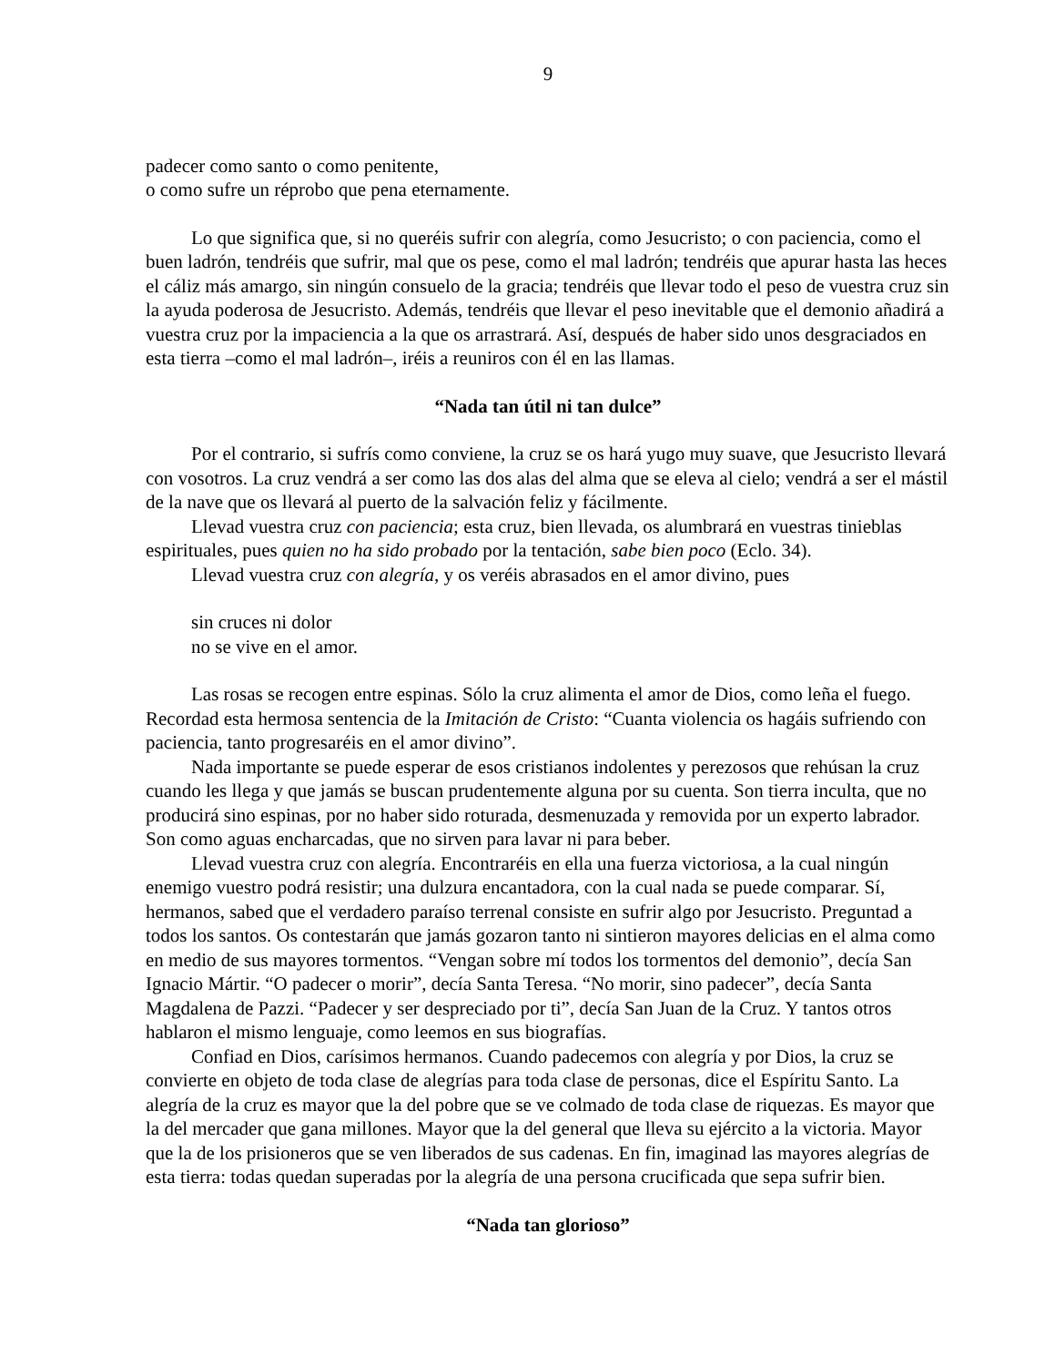9
padecer como santo o como penitente,
o como sufre un réprobo que pena eternamente.
Lo que significa que, si no queréis sufrir con alegría, como Jesucristo; o con paciencia, como el buen ladrón, tendréis que sufrir, mal que os pese, como el mal ladrón; tendréis que apurar hasta las heces el cáliz más amargo, sin ningún consuelo de la gracia; tendréis que llevar todo el peso de vuestra cruz sin la ayuda poderosa de Jesucristo. Además, tendréis que llevar el peso inevitable que el demonio añadirá a vuestra cruz por la impaciencia a la que os arrastrará. Así, después de haber sido unos desgraciados en esta tierra –como el mal ladrón–, iréis a reuniros con él en las llamas.
“Nada tan útil ni tan dulce”
Por el contrario, si sufrís como conviene, la cruz se os hará yugo muy suave, que Jesucristo llevará con vosotros. La cruz vendrá a ser como las dos alas del alma que se eleva al cielo; vendrá a ser el mástil de la nave que os llevará al puerto de la salvación feliz y fácilmente.
Llevad vuestra cruz con paciencia; esta cruz, bien llevada, os alumbrará en vuestras tinieblas espirituales, pues quien no ha sido probado por la tentación, sabe bien poco (Eclo. 34).
Llevad vuestra cruz con alegría, y os veréis abrasados en el amor divino, pues
sin cruces ni dolor
no se vive en el amor.
Las rosas se recogen entre espinas. Sólo la cruz alimenta el amor de Dios, como leña el fuego. Recordad esta hermosa sentencia de la Imitación de Cristo: “Cuanta violencia os hagáis sufriendo con paciencia, tanto progresaréis en el amor divino”.
Nada importante se puede esperar de esos cristianos indolentes y perezosos que rehúsan la cruz cuando les llega y que jamás se buscan prudentemente alguna por su cuenta. Son tierra inculta, que no producirá sino espinas, por no haber sido roturada, desmenuzada y removida por un experto labrador. Son como aguas encharcadas, que no sirven para lavar ni para beber.
Llevad vuestra cruz con alegría. Encontraréis en ella una fuerza victoriosa, a la cual ningún enemigo vuestro podrá resistir; una dulzura encantadora, con la cual nada se puede comparar. Sí, hermanos, sabed que el verdadero paraíso terrenal consiste en sufrir algo por Jesucristo. Preguntad a todos los santos. Os contestarán que jamás gozaron tanto ni sintieron mayores delicias en el alma como en medio de sus mayores tormentos. “Vengan sobre mí todos los tormentos del demonio”, decía San Ignacio Mártir. “O padecer o morir”, decía Santa Teresa. “No morir, sino padecer”, decía Santa Magdalena de Pazzi. “Padecer y ser despreciado por ti”, decía San Juan de la Cruz. Y tantos otros hablaron el mismo lenguaje, como leemos en sus biografías.
Confiad en Dios, carísimos hermanos. Cuando padecemos con alegría y por Dios, la cruz se convierte en objeto de toda clase de alegrías para toda clase de personas, dice el Espíritu Santo. La alegría de la cruz es mayor que la del pobre que se ve colmado de toda clase de riquezas. Es mayor que la del mercader que gana millones. Mayor que la del general que lleva su ejército a la victoria. Mayor que la de los prisioneros que se ven liberados de sus cadenas. En fin, imaginad las mayores alegrías de esta tierra: todas quedan superadas por la alegría de una persona crucificada que sepa sufrir bien.
“Nada tan glorioso”